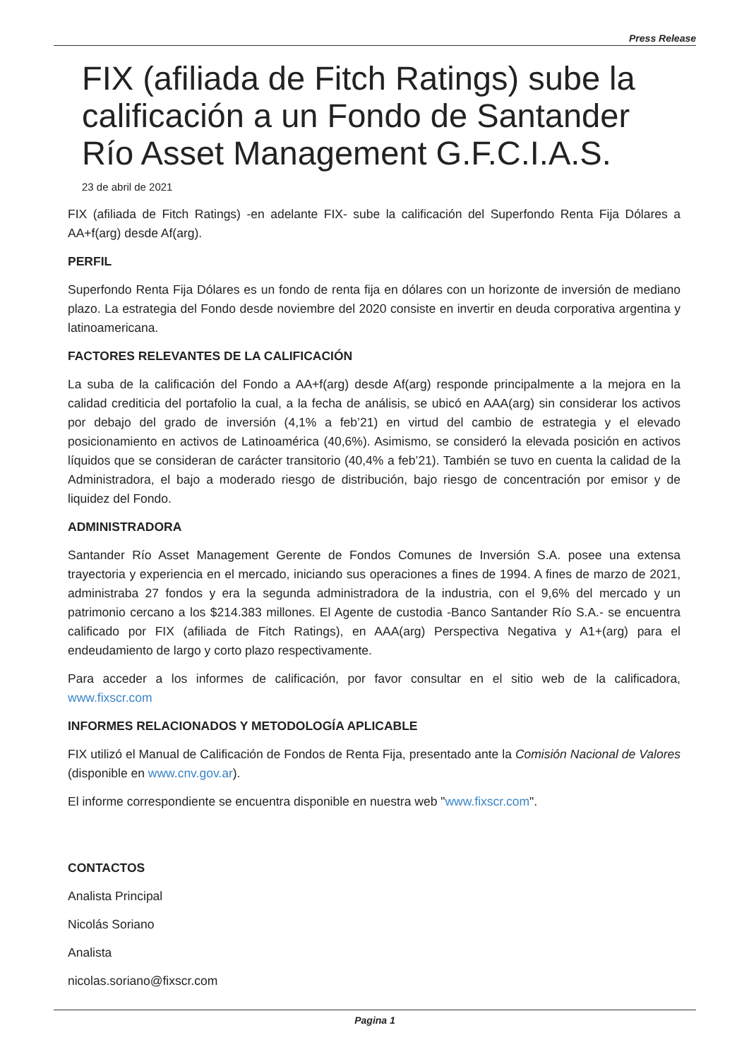Press Release
FIX (afiliada de Fitch Ratings) sube la calificación a un Fondo de Santander Río Asset Management G.F.C.I.A.S.
23 de abril de 2021
FIX (afiliada de Fitch Ratings) -en adelante FIX- sube la calificación del Superfondo Renta Fija Dólares a AA+f(arg) desde Af(arg).
PERFIL
Superfondo Renta Fija Dólares es un fondo de renta fija en dólares con un horizonte de inversión de mediano plazo. La estrategia del Fondo desde noviembre del 2020 consiste en invertir en deuda corporativa argentina y latinoamericana.
FACTORES RELEVANTES DE LA CALIFICACIÓN
La suba de la calificación del Fondo a AA+f(arg) desde Af(arg) responde principalmente a la mejora en la calidad crediticia del portafolio la cual, a la fecha de análisis, se ubicó en AAA(arg) sin considerar los activos por debajo del grado de inversión (4,1% a feb’21) en virtud del cambio de estrategia y el elevado posicionamiento en activos de Latinoamérica (40,6%). Asimismo, se consideró la elevada posición en activos líquidos que se consideran de carácter transitorio (40,4% a feb’21). También se tuvo en cuenta la calidad de la Administradora, el bajo a moderado riesgo de distribución, bajo riesgo de concentración por emisor y de liquidez del Fondo.
ADMINISTRADORA
Santander Río Asset Management Gerente de Fondos Comunes de Inversión S.A. posee una extensa trayectoria y experiencia en el mercado, iniciando sus operaciones a fines de 1994. A fines de marzo de 2021, administraba 27 fondos y era la segunda administradora de la industria, con el 9,6% del mercado y un patrimonio cercano a los $214.383 millones. El Agente de custodia -Banco Santander Río S.A.- se encuentra calificado por FIX (afiliada de Fitch Ratings), en AAA(arg) Perspectiva Negativa y A1+(arg) para el endeudamiento de largo y corto plazo respectivamente.
Para acceder a los informes de calificación, por favor consultar en el sitio web de la calificadora, www.fixscr.com
INFORMES RELACIONADOS Y METODOLOGÍA APLICABLE
FIX utilizó el Manual de Calificación de Fondos de Renta Fija, presentado ante la Comisión Nacional de Valores (disponible en www.cnv.gov.ar).
El informe correspondiente se encuentra disponible en nuestra web "www.fixscr.com".
CONTACTOS
Analista Principal
Nicolás Soriano
Analista
nicolas.soriano@fixscr.com
Pagina 1